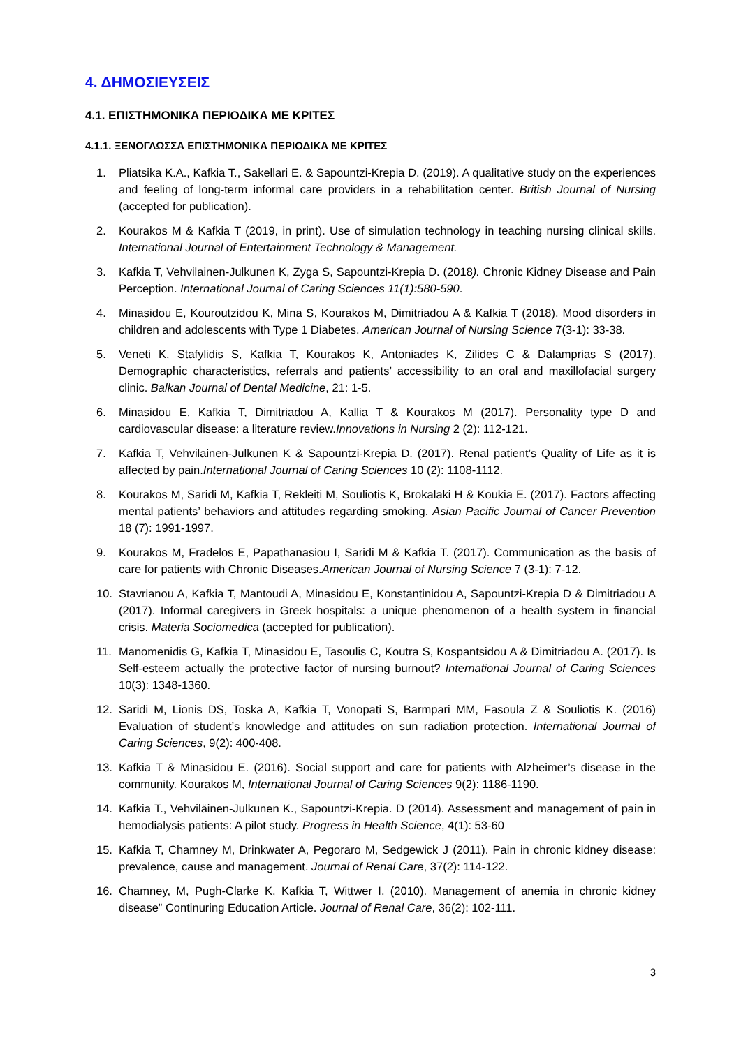4. ΔΗΜΟΣΙΕΥΣΕΙΣ
4.1. ΕΠΙΣΤΗΜΟΝΙΚΑ ΠΕΡΙΟΔΙΚΑ ΜΕ ΚΡΙΤΕΣ
4.1.1. ΞΕΝΟΓΛΩΣΣΑ ΕΠΙΣΤΗΜΟΝΙΚΑ ΠΕΡΙΟΔΙΚΑ ΜΕ ΚΡΙΤΕΣ
1. Pliatsika K.A., Kafkia T., Sakellari E. & Sapountzi-Krepia D. (2019). A qualitative study on the experiences and feeling of long-term informal care providers in a rehabilitation center. British Journal of Nursing (accepted for publication).
2. Kourakos M & Kafkia T (2019, in print). Use of simulation technology in teaching nursing clinical skills. International Journal of Entertainment Technology & Management.
3. Kafkia T, Vehvilainen-Julkunen K, Zyga S, Sapountzi-Krepia D. (2018). Chronic Kidney Disease and Pain Perception. International Journal of Caring Sciences 11(1):580-590.
4. Minasidou E, Kouroutzidou K, Mina S, Kourakos M, Dimitriadou A & Kafkia T (2018). Mood disorders in children and adolescents with Type 1 Diabetes. American Journal of Nursing Science 7(3-1): 33-38.
5. Veneti K, Stafylidis S, Kafkia T, Kourakos K, Antoniades K, Zilides C & Dalamprias S (2017). Demographic characteristics, referrals and patients’ accessibility to an oral and maxillofacial surgery clinic. Balkan Journal of Dental Medicine, 21: 1-5.
6. Minasidou E, Kafkia T, Dimitriadou A, Kallia T & Kourakos M (2017). Personality type D and cardiovascular disease: a literature review.Innovations in Nursing 2 (2): 112-121.
7. Kafkia T, Vehvilainen-Julkunen K & Sapountzi-Krepia D. (2017). Renal patient’s Quality of Life as it is affected by pain.International Journal of Caring Sciences 10 (2): 1108-1112.
8. Kourakos M, Saridi M, Kafkia T, Rekleiti M, Souliotis K, Brokalaki H & Koukia E. (2017). Factors affecting mental patients’ behaviors and attitudes regarding smoking. Asian Pacific Journal of Cancer Prevention 18 (7): 1991-1997.
9. Kourakos M, Fradelos E, Papathanasiou I, Saridi M & Kafkia T. (2017). Communication as the basis of care for patients with Chronic Diseases.American Journal of Nursing Science 7 (3-1): 7-12.
10. Stavrianou A, Kafkia T, Mantoudi A, Minasidou E, Konstantinidou A, Sapountzi-Krepia D & Dimitriadou A (2017). Informal caregivers in Greek hospitals: a unique phenomenon of a health system in financial crisis. Materia Sociomedica (accepted for publication).
11. Manomenidis G, Kafkia T, Minasidou E, Tasoulis C, Koutra S, Kospantsidou A & Dimitriadou A. (2017). Is Self-esteem actually the protective factor of nursing burnout? International Journal of Caring Sciences 10(3): 1348-1360.
12. Saridi M, Lionis DS, Toska A, Kafkia T, Vonopati S, Barmpari MM, Fasoula Z & Souliotis K. (2016) Evaluation of student’s knowledge and attitudes on sun radiation protection. International Journal of Caring Sciences, 9(2): 400-408.
13. Kafkia T & Minasidou E. (2016). Social support and care for patients with Alzheimer’s disease in the community. Kourakos M, International Journal of Caring Sciences 9(2): 1186-1190.
14. Kafkia T., Vehviläinen-Julkunen K., Sapountzi-Krepia. D (2014). Assessment and management of pain in hemodialysis patients: A pilot study. Progress in Health Science, 4(1): 53-60
15. Kafkia T, Chamney M, Drinkwater A, Pegoraro M, Sedgewick J (2011). Pain in chronic kidney disease: prevalence, cause and management. Journal of Renal Care, 37(2): 114-122.
16. Chamney, M, Pugh-Clarke K, Kafkia T, Wittwer I. (2010). Management of anemia in chronic kidney disease” Continuring Education Article. Journal of Renal Care, 36(2): 102-111.
3